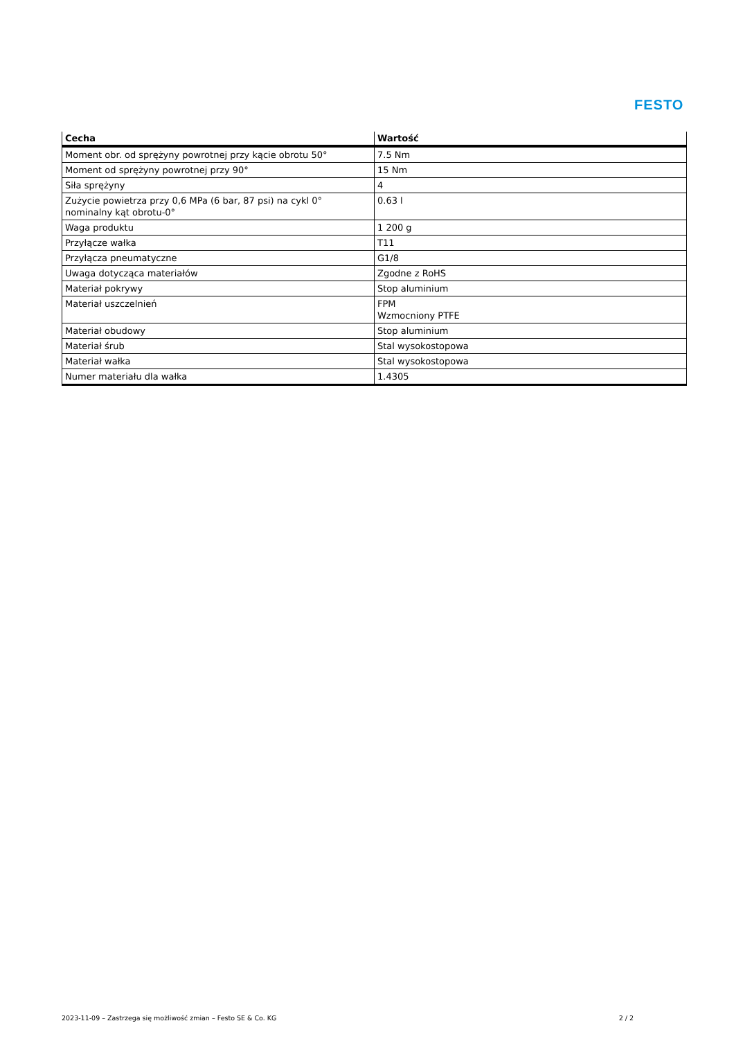FESTO
| Cecha | Wartość |
| --- | --- |
| Moment obr. od sprężyny powrotnej przy kącie obrotu 50° | 7.5 Nm |
| Moment od sprężyny powrotnej przy 90° | 15 Nm |
| Siła sprężyny | 4 |
| Zużycie powietrza przy 0,6 MPa (6 bar, 87 psi) na cykl 0° nominalny kąt obrotu-0° | 0.63 l |
| Waga produktu | 1 200 g |
| Przyłącze wałka | T11 |
| Przyłącza pneumatyczne | G1/8 |
| Uwaga dotycząca materiałów | Zgodne z RoHS |
| Materiał pokrywy | Stop aluminium |
| Materiał uszczelnień | FPM Wzmocniony PTFE |
| Materiał obudowy | Stop aluminium |
| Materiał śrub | Stal wysokostopowa |
| Materiał wałka | Stal wysokostopowa |
| Numer materiału dla wałka | 1.4305 |
2023-11-09 – Zastrzega się możliwość zmian – Festo SE & Co. KG 2 / 2